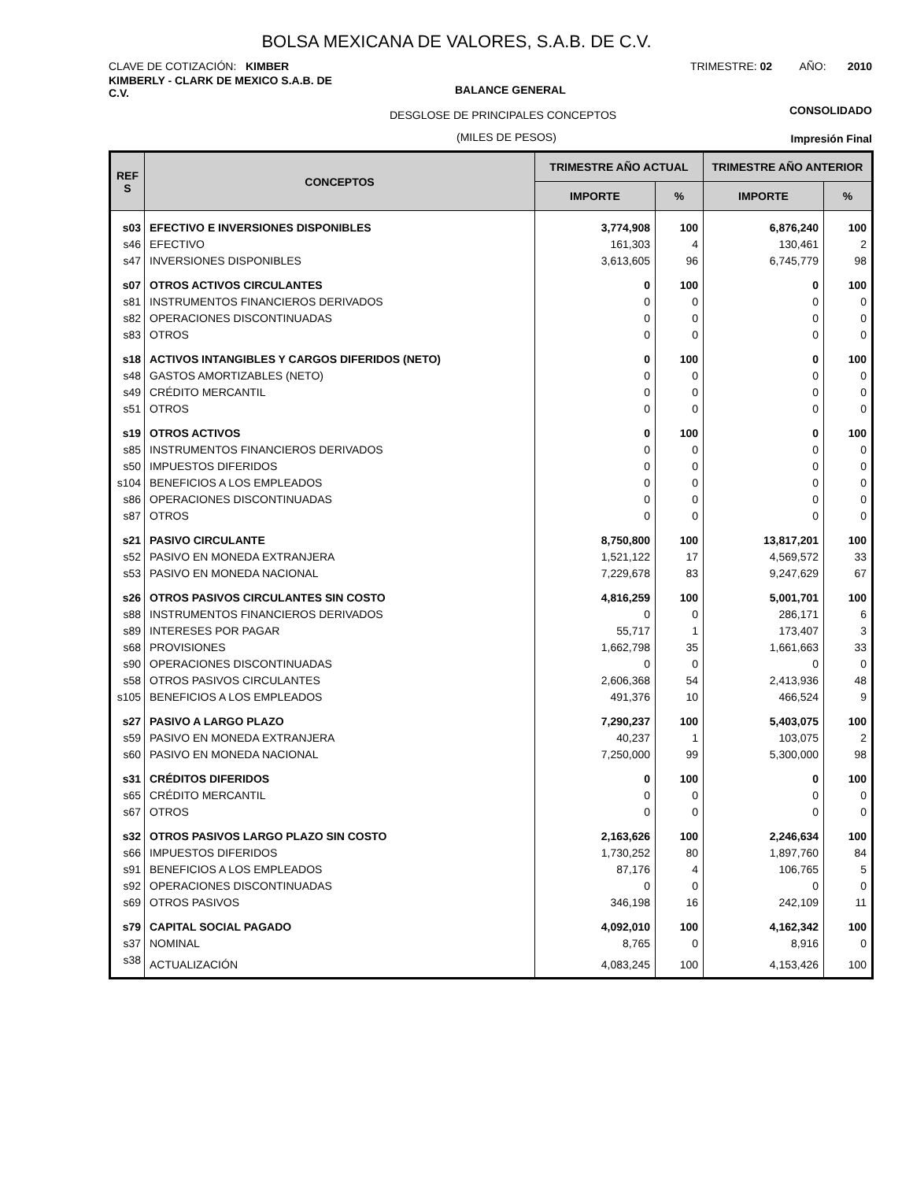BOLSA MEXICANA DE VALORES, S.A.B. DE C.V.
CLAVE DE COTIZACIÓN: KIMBER
TRIMESTRE: 02 AÑO: 2010
KIMBERLY - CLARK DE MEXICO S.A.B. DE C.V.
BALANCE GENERAL
CONSOLIDADO
DESGLOSE DE PRINCIPALES CONCEPTOS
(MILES DE PESOS) Impresión Final
| REF S | CONCEPTOS | TRIMESTRE AÑO ACTUAL | | TRIMESTRE AÑO ANTERIOR | |
| --- | --- | --- | --- | --- | --- |
| | | IMPORTE | % | IMPORTE | % |
| s03 | EFECTIVO E INVERSIONES DISPONIBLES | 3,774,908 | 100 | 6,876,240 | 100 |
| s46 | EFECTIVO | 161,303 | 4 | 130,461 | 2 |
| s47 | INVERSIONES DISPONIBLES | 3,613,605 | 96 | 6,745,779 | 98 |
| s07 | OTROS ACTIVOS CIRCULANTES | 0 | 100 | 0 | 100 |
| s81 | INSTRUMENTOS FINANCIEROS DERIVADOS | 0 | 0 | 0 | 0 |
| s82 | OPERACIONES DISCONTINUADAS | 0 | 0 | 0 | 0 |
| s83 | OTROS | 0 | 0 | 0 | 0 |
| s18 | ACTIVOS INTANGIBLES Y CARGOS DIFERIDOS (NETO) | 0 | 100 | 0 | 100 |
| s48 | GASTOS AMORTIZABLES (NETO) | 0 | 0 | 0 | 0 |
| s49 | CRÉDITO MERCANTIL | 0 | 0 | 0 | 0 |
| s51 | OTROS | 0 | 0 | 0 | 0 |
| s19 | OTROS ACTIVOS | 0 | 100 | 0 | 100 |
| s85 | INSTRUMENTOS FINANCIEROS DERIVADOS | 0 | 0 | 0 | 0 |
| s50 | IMPUESTOS DIFERIDOS | 0 | 0 | 0 | 0 |
| s104 | BENEFICIOS A LOS EMPLEADOS | 0 | 0 | 0 | 0 |
| s86 | OPERACIONES DISCONTINUADAS | 0 | 0 | 0 | 0 |
| s87 | OTROS | 0 | 0 | 0 | 0 |
| s21 | PASIVO CIRCULANTE | 8,750,800 | 100 | 13,817,201 | 100 |
| s52 | PASIVO EN MONEDA EXTRANJERA | 1,521,122 | 17 | 4,569,572 | 33 |
| s53 | PASIVO EN MONEDA NACIONAL | 7,229,678 | 83 | 9,247,629 | 67 |
| s26 | OTROS PASIVOS CIRCULANTES SIN COSTO | 4,816,259 | 100 | 5,001,701 | 100 |
| s88 | INSTRUMENTOS FINANCIEROS DERIVADOS | 0 | 0 | 286,171 | 6 |
| s89 | INTERESES POR PAGAR | 55,717 | 1 | 173,407 | 3 |
| s68 | PROVISIONES | 1,662,798 | 35 | 1,661,663 | 33 |
| s90 | OPERACIONES DISCONTINUADAS | 0 | 0 | 0 | 0 |
| s58 | OTROS PASIVOS CIRCULANTES | 2,606,368 | 54 | 2,413,936 | 48 |
| s105 | BENEFICIOS A LOS EMPLEADOS | 491,376 | 10 | 466,524 | 9 |
| s27 | PASIVO A LARGO PLAZO | 7,290,237 | 100 | 5,403,075 | 100 |
| s59 | PASIVO EN MONEDA EXTRANJERA | 40,237 | 1 | 103,075 | 2 |
| s60 | PASIVO EN MONEDA NACIONAL | 7,250,000 | 99 | 5,300,000 | 98 |
| s31 | CRÉDITOS DIFERIDOS | 0 | 100 | 0 | 100 |
| s65 | CRÉDITO MERCANTIL | 0 | 0 | 0 | 0 |
| s67 | OTROS | 0 | 0 | 0 | 0 |
| s32 | OTROS PASIVOS LARGO PLAZO SIN COSTO | 2,163,626 | 100 | 2,246,634 | 100 |
| s66 | IMPUESTOS DIFERIDOS | 1,730,252 | 80 | 1,897,760 | 84 |
| s91 | BENEFICIOS A LOS EMPLEADOS | 87,176 | 4 | 106,765 | 5 |
| s92 | OPERACIONES DISCONTINUADAS | 0 | 0 | 0 | 0 |
| s69 | OTROS PASIVOS | 346,198 | 16 | 242,109 | 11 |
| s79 | CAPITAL SOCIAL PAGADO | 4,092,010 | 100 | 4,162,342 | 100 |
| s37 | NOMINAL | 8,765 | 0 | 8,916 | 0 |
| s38 | ACTUALIZACIÓN | 4,083,245 | 100 | 4,153,426 | 100 |